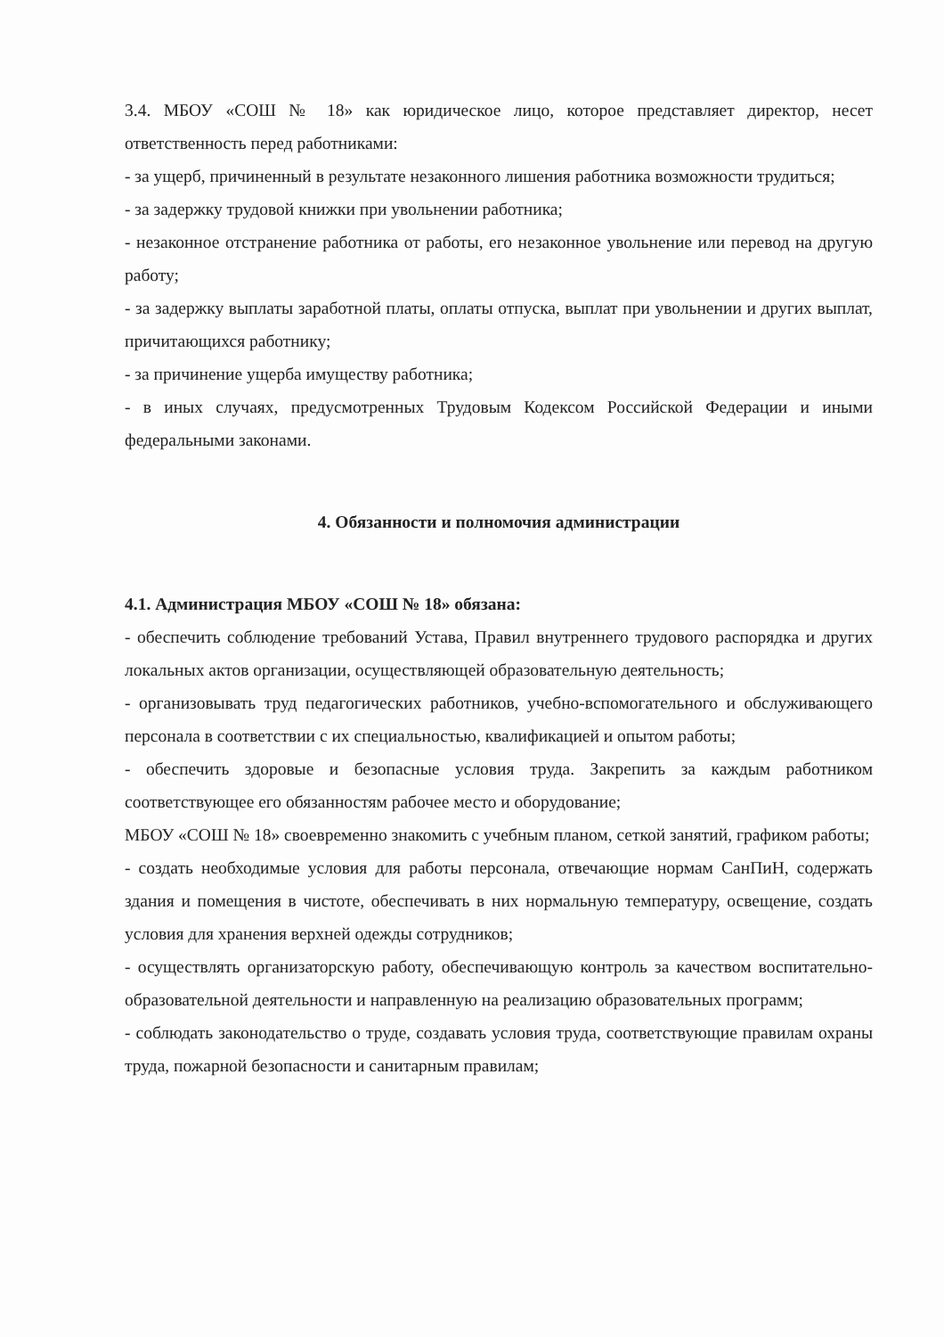3.4. МБОУ «СОШ № 18» как юридическое лицо, которое представляет директор, несет ответственность перед работниками:
- за ущерб, причиненный в результате незаконного лишения работника возможности трудиться;
- за задержку трудовой книжки при увольнении работника;
- незаконное отстранение работника от работы, его незаконное увольнение или перевод на другую работу;
- за задержку выплаты заработной платы, оплаты отпуска, выплат при увольнении и других выплат, причитающихся работнику;
- за причинение ущерба имуществу работника;
- в иных случаях, предусмотренных Трудовым Кодексом Российской Федерации и иными федеральными законами.
4. Обязанности и полномочия администрации
4.1. Администрация МБОУ «СОШ № 18» обязана:
- обеспечить соблюдение требований Устава, Правил внутреннего трудового распорядка и других локальных актов организации, осуществляющей образовательную деятельность;
- организовывать труд педагогических работников, учебно-вспомогательного и обслуживающего персонала в соответствии с их специальностью, квалификацией и опытом работы;
- обеспечить здоровые и безопасные условия труда. Закрепить за каждым работником соответствующее его обязанностям рабочее место и оборудование;
МБОУ «СОШ № 18» своевременно знакомить с учебным планом, сеткой занятий, графиком работы;
- создать необходимые условия для работы персонала, отвечающие нормам СанПиН, содержать здания и помещения в чистоте, обеспечивать в них нормальную температуру, освещение, создать условия для хранения верхней одежды сотрудников;
- осуществлять организаторскую работу, обеспечивающую контроль за качеством воспитательно-образовательной деятельности и направленную на реализацию образовательных программ;
- соблюдать законодательство о труде, создавать условия труда, соответствующие правилам охраны труда, пожарной безопасности и санитарным правилам;